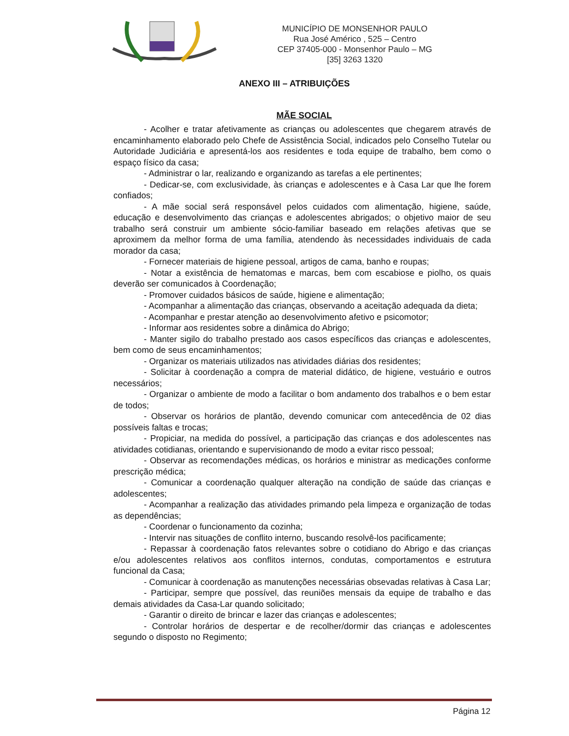MUNICÍPIO DE MONSENHOR PAULO
Rua José Américo , 525 – Centro
CEP 37405-000 - Monsenhor Paulo – MG
[35] 3263 1320
ANEXO III – ATRIBUIÇÕES
MÃE SOCIAL
- Acolher e tratar afetivamente as crianças ou adolescentes que chegarem através de encaminhamento elaborado pelo Chefe de Assistência Social, indicados pelo Conselho Tutelar ou Autoridade Judiciária e apresentá-los aos residentes e toda equipe de trabalho, bem como o espaço físico da casa;
- Administrar o lar, realizando e organizando as tarefas a ele pertinentes;
- Dedicar-se, com exclusividade, às crianças e adolescentes e à Casa Lar que lhe forem confiados;
- A mãe social será responsável pelos cuidados com alimentação, higiene, saúde, educação e desenvolvimento das crianças e adolescentes abrigados; o objetivo maior de seu trabalho será construir um ambiente sócio-familiar baseado em relações afetivas que se aproximem da melhor forma de uma família, atendendo às necessidades individuais de cada morador da casa;
- Fornecer materiais de higiene pessoal, artigos de cama, banho e roupas;
- Notar a existência de hematomas e marcas, bem com escabiose e piolho, os quais deverão ser comunicados à Coordenação;
- Promover cuidados básicos de saúde, higiene e alimentação;
- Acompanhar a alimentação das crianças, observando a aceitação adequada da dieta;
- Acompanhar e prestar atenção ao desenvolvimento afetivo e psicomotor;
- Informar aos residentes sobre a dinâmica do Abrigo;
- Manter sigilo do trabalho prestado aos casos específicos das crianças e adolescentes, bem como de seus encaminhamentos;
- Organizar os materiais utilizados nas atividades diárias dos residentes;
- Solicitar à coordenação a compra de material didático, de higiene, vestuário e outros necessários;
- Organizar o ambiente de modo a facilitar o bom andamento dos trabalhos e o bem estar de todos;
- Observar os horários de plantão, devendo comunicar com antecedência de 02 dias possíveis faltas e trocas;
- Propiciar, na medida do possível, a participação das crianças e dos adolescentes nas atividades cotidianas, orientando e supervisionando de modo a evitar risco pessoal;
- Observar as recomendações médicas, os horários e ministrar as medicações conforme prescrição médica;
- Comunicar a coordenação qualquer alteração na condição de saúde das crianças e adolescentes;
- Acompanhar a realização das atividades primando pela limpeza e organização de todas as dependências;
- Coordenar o funcionamento da cozinha;
- Intervir nas situações de conflito interno, buscando resolvê-los pacificamente;
- Repassar à coordenação fatos relevantes sobre o cotidiano do Abrigo e das crianças e/ou adolescentes relativos aos conflitos internos, condutas, comportamentos e estrutura funcional da Casa;
- Comunicar à coordenação as manutenções necessárias obsevadas relativas à Casa Lar;
- Participar, sempre que possível, das reuniões mensais da equipe de trabalho e das demais atividades da Casa-Lar quando solicitado;
- Garantir o direito de brincar e lazer das crianças e adolescentes;
- Controlar horários de despertar e de recolher/dormir das crianças e adolescentes segundo o disposto no Regimento;
Página 12